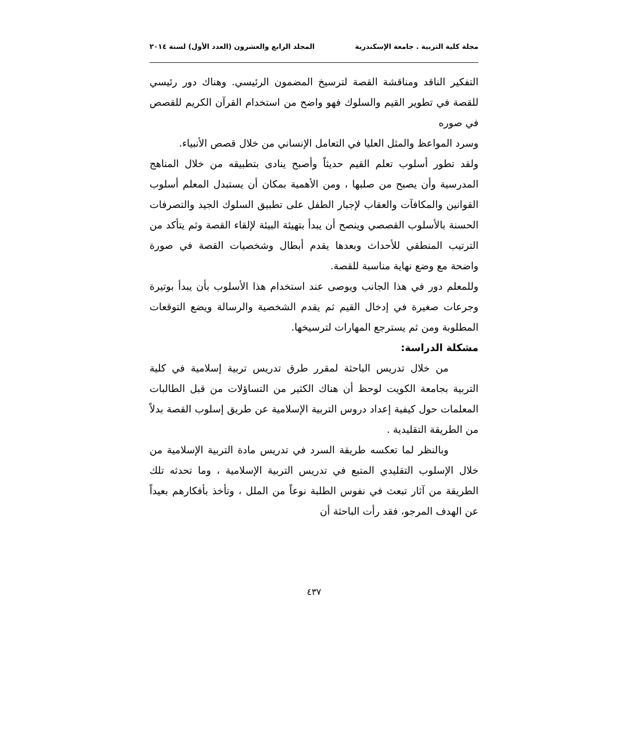مجلة كلية التربية . جامعة الإسكندرية المجلد الرابع والعشرون (العدد الأول) لسنة ٢٠١٤
التفكير الناقد ومناقشة القصة لترسيخ المضمون الرئيسي. وهناك دور رئيسي للقصة في تطوير القيم والسلوك فهو واضح من استخدام القرآن الكريم للقصص في صوره
وسرد المواعظ والمثل العليا في التعامل الإنساني من خلال قصص الأنبياء.
ولقد تطور أسلوب تعلم القيم حديثاً وأصبح ينادى بتطبيقه من خلال المناهج المدرسية وأن يصبح من صلبها ، ومن الأهمية بمكان أن يستبدل المعلم أسلوب القوانين والمكافآت والعقاب لإجبار الطفل على تطبيق السلوك الجيد والتصرفات الحسنة بالأسلوب القصصي وينصح أن يبدأ بتهيئة البيئة لإلقاء القصة وثم يتأكد من الترتيب المنطقي للأحداث وبعدها يقدم أبطال وشخصيات القصة في صورة واضحة مع وضع نهاية مناسبة للقصة.
وللمعلم دور في هذا الجانب ويوصى عند استخدام هذا الأسلوب بأن يبدأ بوتيرة وجرعات صغيرة في إدخال القيم ثم يقدم الشخصية والرسالة ويضع التوقعات المطلوبة ومن ثم يسترجع المهارات لترسيخها.
مشكلة الدراسة:
من خلال تدريس الباحثة لمقرر طرق تدريس تربية إسلامية في كلية التربية بجامعة الكويت لوحظ أن هناك الكثير من التساؤلات من قبل الطالبات المعلمات حول كيفية إعداد دروس التربية الإسلامية عن طريق إسلوب القصة بدلاً من الطريقة التقليدية .
وبالنظر لما تعكسه طريقة السرد في تدريس مادة التربية الإسلامية من خلال الإسلوب التقليدي المتبع في تدريس التربية الإسلامية ، وما تحدثه تلك الطريقة من آثار تبعث في نفوس الطلبة نوعاً من الملل ، وتأخذ بأفكارهم بعيداً عن الهدف المرجو، فقد رأت الباحثة أن
٤٣٧